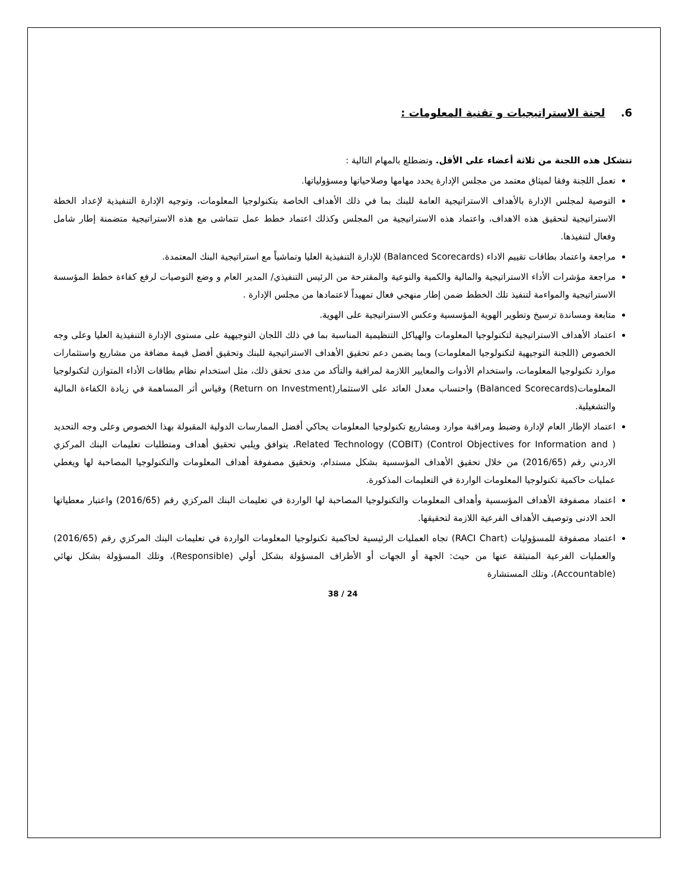6. لجنة الاستراتيجيات و تقنية المعلومات :
تتشكل هذه اللجنة من ثلاثة أعضاء على الأقل. وتضطلع بالمهام التالية :
تعمل اللجنة وفقا لميثاق معتمد من مجلس الإدارة يحدد مهامها وصلاحياتها ومسؤولياتها.
التوصية لمجلس الإدارة بالأهداف الاستراتيجية العامة للبنك بما في ذلك الأهداف الخاصة بتكنولوجيا المعلومات، وتوجيه الإدارة التنفيذية لإعداد الخطة الاستراتيجية لتحقيق هذه الاهداف، واعتماد هذه الاستراتيجية من المجلس وكذلك اعتماد خطط عمل تتماشى مع هذه الاستراتيجية متضمنة إطار شامل وفعال لتنفيذها.
مراجعة واعتماد بطاقات تقييم الاداء (Balanced Scorecards) للإدارة التنفيذية العليا وتماشياً مع استراتيجية البنك المعتمدة.
مراجعة مؤشرات الأداء الاستراتيجية والمالية والكمية والنوعية والمقترحة من الرئيس التنفيذي/ المدير العام و وضع التوصيات لرفع كفاءة خطط المؤسسة الاستراتيجية والمواءمة لتنفيذ تلك الخطط ضمن إطار منهجي فعال تمهيداً لاعتمادها من مجلس الإدارة .
متابعة ومساندة ترسيخ وتطوير الهوية المؤسسية وعكس الاستراتيجية على الهوية.
اعتماد الأهداف الاستراتيجية لتكنولوجيا المعلومات والهياكل التنظيمية المناسبة بما في ذلك اللجان التوجيهية على مستوى الإدارة التنفيذية العليا وعلى وجه الخصوص (اللجنة التوجيهية لتكنولوجيا المعلومات) وبما يضمن دعم تحقيق الأهداف الاستراتيجية للبنك وتحقيق أفضل قيمة مضافة من مشاريع واستثمارات موارد تكنولوجيا المعلومات، واستخدام الأدوات والمعايير اللازمة لمراقبة والتأكد من مدى تحقق ذلك، مثل استخدام نظام بطاقات الأداء المتوازن لتكنولوجيا المعلومات(Balanced Scorecards) واحتساب معدل العائد على الاستثمار(Return on Investment) وقياس أثر المساهمة في زيادة الكفاءة المالية والتشغيلية.
اعتماد الإطار العام لإدارة وضبط ومراقبة موارد ومشاريع تكنولوجيا المعلومات يحاكي أفضل الممارسات الدولية المقبولة بهذا الخصوص وعلى وجه التحديد ( Control Objectives for Information and) (COBIT) Related Technology، يتوافق ويلبي تحقيق أهداف ومتطلبات تعليمات البنك المركزي الاردني رقم (2016/65) من خلال تحقيق الأهداف المؤسسية بشكل مستدام، وتحقيق مصفوفة أهداف المعلومات والتكنولوجيا المصاحبة لها ويغطي عمليات حاكمية تكنولوجيا المعلومات الواردة في التعليمات المذكورة.
اعتماد مصفوفة الأهداف المؤسسية وأهداف المعلومات والتكنولوجيا المصاحبة لها الواردة في تعليمات البنك المركزي رقم (2016/65) واعتبار معطياتها الحد الادنى وتوصيف الأهداف الفرعية اللازمة لتحقيقها.
اعتماد مصفوفة للمسؤوليات (RACI Chart) تجاه العمليات الرئيسية لحاكمية تكنولوجيا المعلومات الواردة في تعليمات البنك المركزي رقم (2016/65) والعمليات الفرعية المنبثقة عنها من حيث: الجهة أو الجهات أو الأطراف المسؤولة بشكل أولي (Responsible)، وتلك المسؤولة بشكل نهائي (Accountable)، وتلك المستشارة
24 / 38